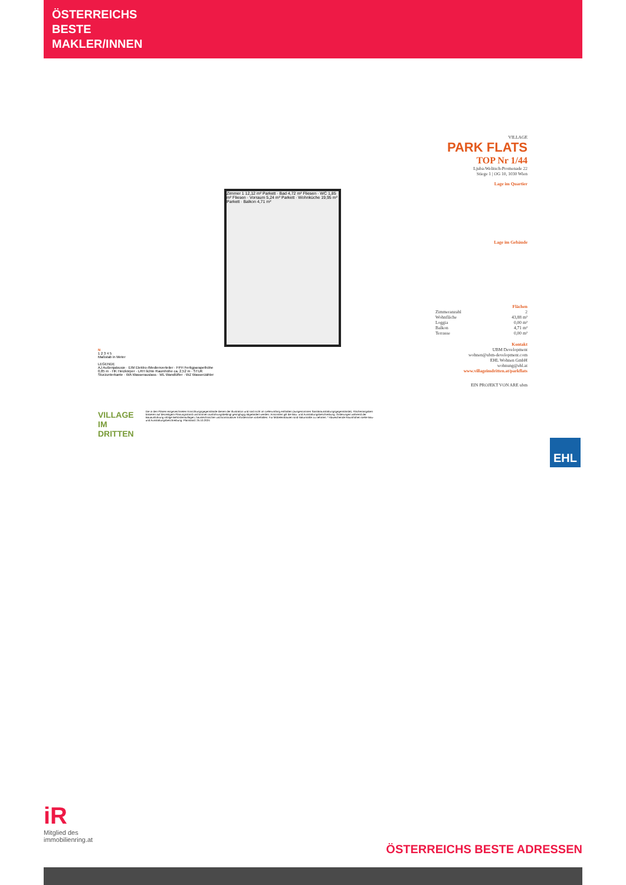ÖSTERREICHS
BESTE
MAKLER/INNEN
Zimmer 1 12,12 m² Parkett · Bad 4,72 m² Fliesen · WC 1,85 m² Fliesen · Vorraum 5,24 m² Parkett · Wohnküche 19,95 m² Parkett · Balkon 4,71 m²
VILLAGE
PARK FLATS
TOP Nr 1/44
Ljuba-Welitsch-Promenade 22
Stiege 1 | OG 10, 1030 Wien
Lage im Quartier
Lage im Gebäude
Flächen
| Zimmeranzahl | 2 |
| Wohnfläche | 43,88 m² |
| Loggia | 0,00 m² |
| Balkon | 4,71 m² |
| Terrasse | 0,00 m² |
Kontakt
UBM Development
wohnen@ubm-development.com
EHL Wohnen GmbH
wohnung@ehl.at
www.villageimdritten.at/parkflats
EIN PROJEKT VON ARE ubm
N
1 2 3 4 5
Maßstab in Meter
LEGENDE
AJ Außenjalousie · E/M Elektro-/Medienverteiler · FPH Fertigparapethöhe 0,85 m · HK Heizkörper · LRH lichte Raumhöhe ca. 2,52 m · STUK Sturzunterkante · WA Wasserauslass · WL Wandlüfter · WZ Wasserzähler
VILLAGE IM DRITTEN
Die in den Plänen eingezeichneten Einrichtungsgegenstände dienen der Illustration und sind nicht im Lieferumfang enthalten (ausgenommen Sanitärausstattungsgegenstände). Flächenangaben basieren auf derzeitigem Planungsstand und können ausführungsbedingt geringfügig abgeändert werden. Ansonsten gilt die Bau- und Ausstattungsbeschreibung. Änderungen während der Bauausführung infolge Behördenauflagen, haustechnischer und konstruktiver Erfordernisse vorbehalten. Für Möbeleinbauten sind Naturmaße zu nehmen. * Abweichende Raumhöhen siehe Bau- und Ausstattungsbeschreibung. Planstand: 25.10.2024
EHL
iR
Mitglied des
immobilienring.at
ÖSTERREICHS BESTE ADRESSEN